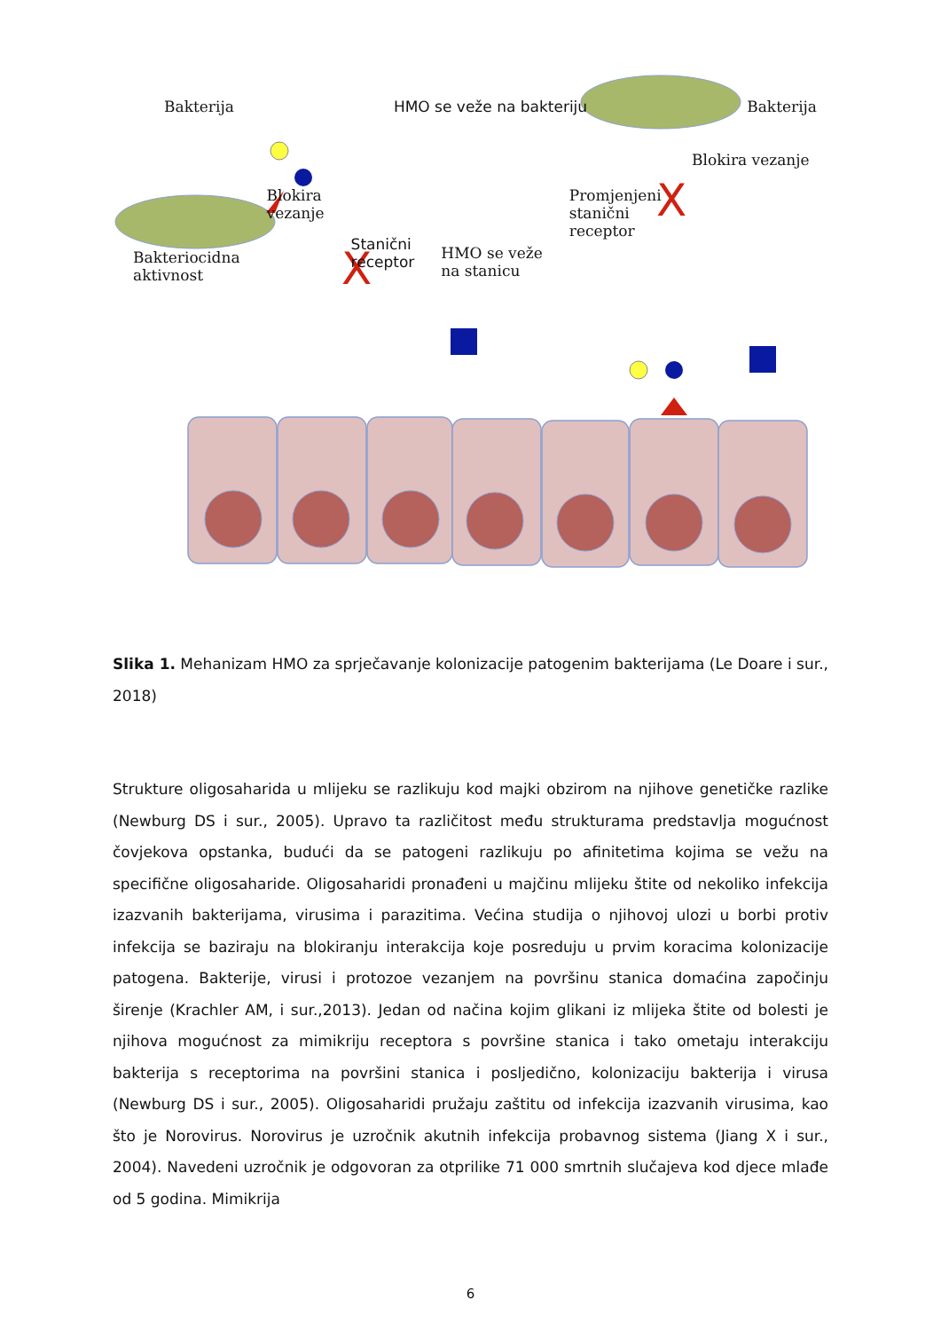X
X
Bakterija HMO se veže na bakteriju Bakterija
Blokira vezanje
Bakteriocidna
aktivnost Blokira
vezanje Stanični
receptor HMO se veže
na stanicu Promjenjeni
stanični
receptor
Slika 1. Mehanizam HMO za sprječavanje kolonizacije patogenim bakterijama (Le Doare i sur., 2018)
Strukture oligosaharida u mlijeku se razlikuju kod majki obzirom na njihove genetičke razlike (Newburg DS i sur., 2005). Upravo ta različitost među strukturama predstavlja mogućnost čovjekova opstanka, budući da se patogeni razlikuju po afinitetima kojima se vežu na specifične oligosaharide. Oligosaharidi pronađeni u majčinu mlijeku štite od nekoliko infekcija izazvanih bakterijama, virusima i parazitima. Većina studija o njihovoj ulozi u borbi protiv infekcija se baziraju na blokiranju interakcija koje posreduju u prvim koracima kolonizacije patogena. Bakterije, virusi i protozoe vezanjem na površinu stanica domaćina započinju širenje (Krachler AM, i sur.,2013). Jedan od načina kojim glikani iz mlijeka štite od bolesti je njihova mogućnost za mimikriju receptora s površine stanica i tako ometaju interakciju bakterija s receptorima na površini stanica i posljedično, kolonizaciju bakterija i virusa (Newburg DS i sur., 2005). Oligosaharidi pružaju zaštitu od infekcija izazvanih virusima, kao što je Norovirus. Norovirus je uzročnik akutnih infekcija probavnog sistema (Jiang X i sur., 2004). Navedeni uzročnik je odgovoran za otprilike 71 000 smrtnih slučajeva kod djece mlađe od 5 godina. Mimikrija
6